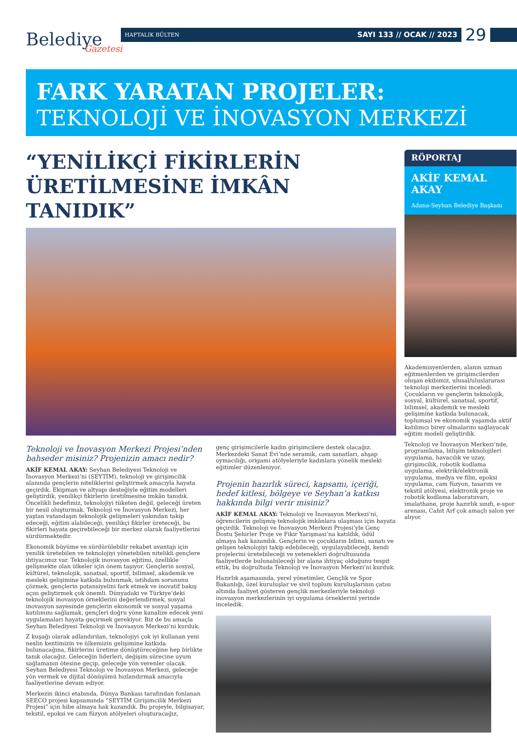Belediye
Gazetesi
HAFTALIK BÜLTEN SAYI 133 // OCAK // 2023
29
FARK YARATAN PROJELER:
TEKNOLOJİ VE İNOVASYON MERKEZİ
“YENİLİKÇİ FİKİRLERİN ÜRETİLMESİNE İMKÂN TANIDIK”
Teknoloji ve İnovasyon Merkezi Projesi’nden bahseder misiniz? Projenizin amacı nedir?
AKİF KEMAL AKAY: Seyhan Belediyesi Teknoloji ve İnovasyon Merkezi’ni (SEYTİM), teknoloji ve girişimcilik alanında gençlerin niteliklerini geliştirmek amacıyla hayata geçirdik. Ekipman ve altyapı desteğiyle eğitim modelleri geliştirdik, yenilikçi fikirlerin üretilmesine imkân tanıdık. Öncelikli hedefimiz, teknolojiyi tüketen değil, geleceği üreten bir nesil oluşturmak. Teknoloji ve İnovasyon Merkezi, her yaştan vatandaşın teknolojik gelişmeleri yakından takip edeceği, eğitim alabileceği, yenilikçi fikirler üreteceği, bu fikirleri hayata geçirebileceği bir merkez olarak faaliyetlerini sürdürmektedir.
Ekonomik büyüme ve sürdürülebilir rekabet avantajı için yenilik üretebilen ve teknolojiyi yönetebilen nitelikli gençlere ihtiyacımız var. Teknolojik inovasyon eğitimi, özellikle gelişmekte olan ülkeler için önem taşıyor. Gençlerin sosyal, kültürel, teknolojik, sanatsal, sportif, bilimsel, akademik ve mesleki gelişimine katkıda bulunmak, istihdam sorununu çözmek, gençlerin potansiyelini fark etmek ve inovatif bakış açısı geliştirmek çok önemli. Dünyadaki ve Türkiye’deki teknolojik inovasyon örneklerini değerlendirmek, sosyal inovasyon sayesinde gençlerin ekonomik ve sosyal yaşama katılımını sağlamak, gençleri doğru yöne kanalize edecek yeni uygulamaları hayata geçirmek gerekiyor. Biz de bu amaçla Seyhan Belediyesi Teknoloji ve İnovasyon Merkezi’ni kurduk.
Z kuşağı olarak adlandırılan, teknolojiyi çok iyi kullanan yeni neslin kentimizin ve ülkemizin gelişimine katkıda bulunacağına, fikirlerini üretime dönüştüreceğine hep birlikte tanık olacağız. Geleceğin liderleri, değişim sürecine uyum sağlamanın ötesine geçip, geleceğe yön verenler olacak. Seyhan Belediyesi Teknoloji ve İnovasyon Merkezi, geleceğe yön vermek ve dijital dönüşümü hızlandırmak amacıyla faaliyetlerine devam ediyor.
Merkezin ikinci etabında, Dünya Bankası tarafından fonlanan SEECO projesi kapsamında “SEYTİM Girişimcilik Merkezi Projesi” için hibe almaya hak kazandık. Bu projeyle, bilgisayar, tekstil, epoksi ve cam füzyon atölyeleri oluşturacağız,
genç girişimcilerle kadın girişimcilere destek olacağız. Merkezdeki Sanat Evi’nde seramik, cam sanatları, ahşap oymacılığı, origami atölyeleriyle kadınlara yönelik mesleki eğitimler düzenleniyor.
Projenin hazırlık süreci, kapsamı, içeriği, hedef kitlesi, bölgeye ve Seyhan’a katkısı hakkında bilgi verir misiniz?
AKİF KEMAL AKAY: Teknoloji ve İnovasyon Merkezi’ni, öğrencilerin gelişmiş teknolojik imkânlara ulaşması için hayata geçirdik. Teknoloji ve İnovasyon Merkezi Projesi’yle Genç Dostu Şehirler Proje ve Fikir Yarışması’na katıldık, ödül almaya hak kazandık. Gençlerin ve çocukların bilimi, sanatı ve gelişen teknolojiyi takip edebileceği, uygulayabileceği, kendi projelerini üretebileceği ve yetenekleri doğrultusunda faaliyetlerde bulunabileceği bir alana ihtiyaç olduğunu tespit ettik, bu doğrultuda Teknoloji ve İnovasyon Merkezi’ni kurduk.
Hazırlık aşamasında, yerel yönetimler, Gençlik ve Spor Bakanlığı, özel kuruluşlar ve sivil toplum kuruluşlarının çatısı altında faaliyet gösteren gençlik merkezleriyle teknoloji inovasyon merkezlerinin iyi uygulama örneklerini yerinde inceledik.
RÖPORTAJ
AKİF KEMAL AKAY
Adana-Seyhan Belediye Başkanı
Akademisyenlerden, alanın uzman eğitmenlerden ve girişimcilerden oluşan ekibimiz, ulusal/uluslararası teknoloji merkezlerini inceledi. Çocukların ve gençlerin teknolojik, sosyal, kültürel, sanatsal, sportif, bilimsel, akademik ve mesleki gelişimine katkıda bulunacak, toplumsal ve ekonomik yaşamda aktif katılımcı birey olmalarını sağlayacak eğitim modeli geliştirdik.
Teknoloji ve İnovasyon Merkezi’nde, programlama, bilişim teknolojileri uygulama, havacılık ve uzay, girişimcilik, robotik kodlama uygulama, elektrik/elektronik uygulama, medya ve film, epoksi uygulama, cam füzyon, tasarım ve tekstil atölyesi, elektronik proje ve robotik kodlama laboratuvarı, imalathane, proje hazırlık sınıfı, e-spor arenası, Cahit Arf çok amaçlı salon yer alıyor.